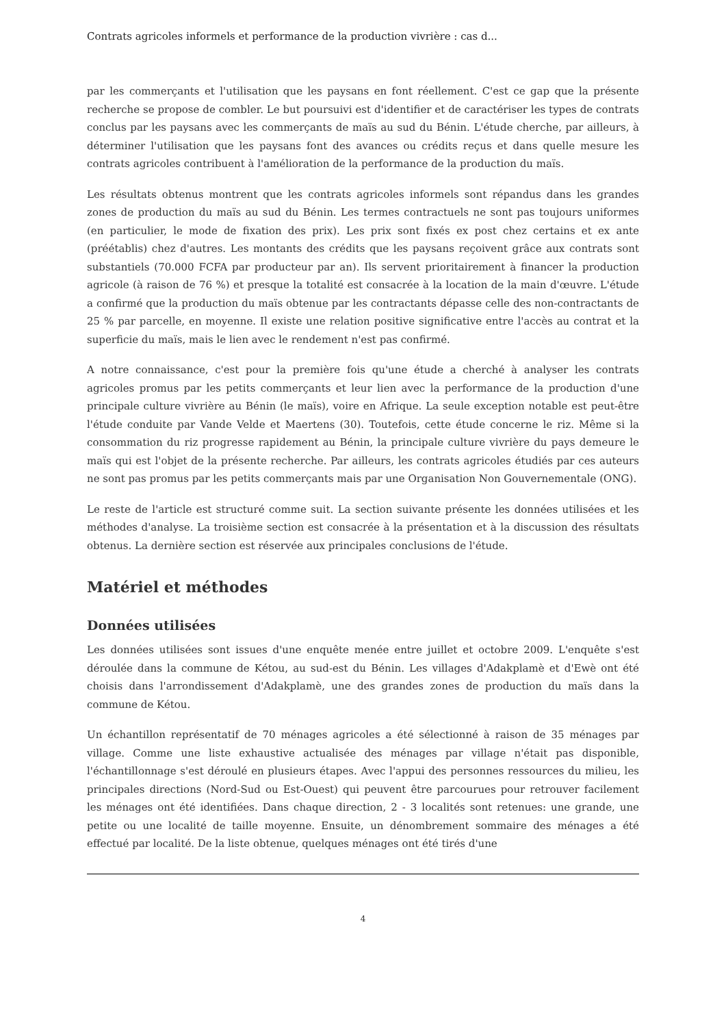Contrats agricoles informels et performance de la production vivrière : cas d...
par les commerçants et l'utilisation que les paysans en font réellement. C'est ce gap que la présente recherche se propose de combler. Le but poursuivi est d'identifier et de caractériser les types de contrats conclus par les paysans avec les commerçants de maïs au sud du Bénin. L'étude cherche, par ailleurs, à déterminer l'utilisation que les paysans font des avances ou crédits reçus et dans quelle mesure les contrats agricoles contribuent à l'amélioration de la performance de la production du maïs.
Les résultats obtenus montrent que les contrats agricoles informels sont répandus dans les grandes zones de production du maïs au sud du Bénin. Les termes contractuels ne sont pas toujours uniformes (en particulier, le mode de fixation des prix). Les prix sont fixés ex post chez certains et ex ante (préétablis) chez d'autres. Les montants des crédits que les paysans reçoivent grâce aux contrats sont substantiels (70.000 FCFA par producteur par an). Ils servent prioritairement à financer la production agricole (à raison de 76 %) et presque la totalité est consacrée à la location de la main d'œuvre. L'étude a confirmé que la production du maïs obtenue par les contractants dépasse celle des non-contractants de 25 % par parcelle, en moyenne. Il existe une relation positive significative entre l'accès au contrat et la superficie du maïs, mais le lien avec le rendement n'est pas confirmé.
A notre connaissance, c'est pour la première fois qu'une étude a cherché à analyser les contrats agricoles promus par les petits commerçants et leur lien avec la performance de la production d'une principale culture vivrière au Bénin (le maïs), voire en Afrique. La seule exception notable est peut-être l'étude conduite par Vande Velde et Maertens (30). Toutefois, cette étude concerne le riz. Même si la consommation du riz progresse rapidement au Bénin, la principale culture vivrière du pays demeure le maïs qui est l'objet de la présente recherche. Par ailleurs, les contrats agricoles étudiés par ces auteurs ne sont pas promus par les petits commerçants mais par une Organisation Non Gouvernementale (ONG).
Le reste de l'article est structuré comme suit. La section suivante présente les données utilisées et les méthodes d'analyse. La troisième section est consacrée à la présentation et à la discussion des résultats obtenus. La dernière section est réservée aux principales conclusions de l'étude.
Matériel et méthodes
Données utilisées
Les données utilisées sont issues d'une enquête menée entre juillet et octobre 2009. L'enquête s'est déroulée dans la commune de Kétou, au sud-est du Bénin. Les villages d'Adakplamè et d'Ewè ont été choisis dans l'arrondissement d'Adakplamè, une des grandes zones de production du maïs dans la commune de Kétou.
Un échantillon représentatif de 70 ménages agricoles a été sélectionné à raison de 35 ménages par village. Comme une liste exhaustive actualisée des ménages par village n'était pas disponible, l'échantillonnage s'est déroulé en plusieurs étapes. Avec l'appui des personnes ressources du milieu, les principales directions (Nord-Sud ou Est-Ouest) qui peuvent être parcourues pour retrouver facilement les ménages ont été identifiées. Dans chaque direction, 2 - 3 localités sont retenues: une grande, une petite ou une localité de taille moyenne. Ensuite, un dénombrement sommaire des ménages a été effectué par localité. De la liste obtenue, quelques ménages ont été tirés d'une
4